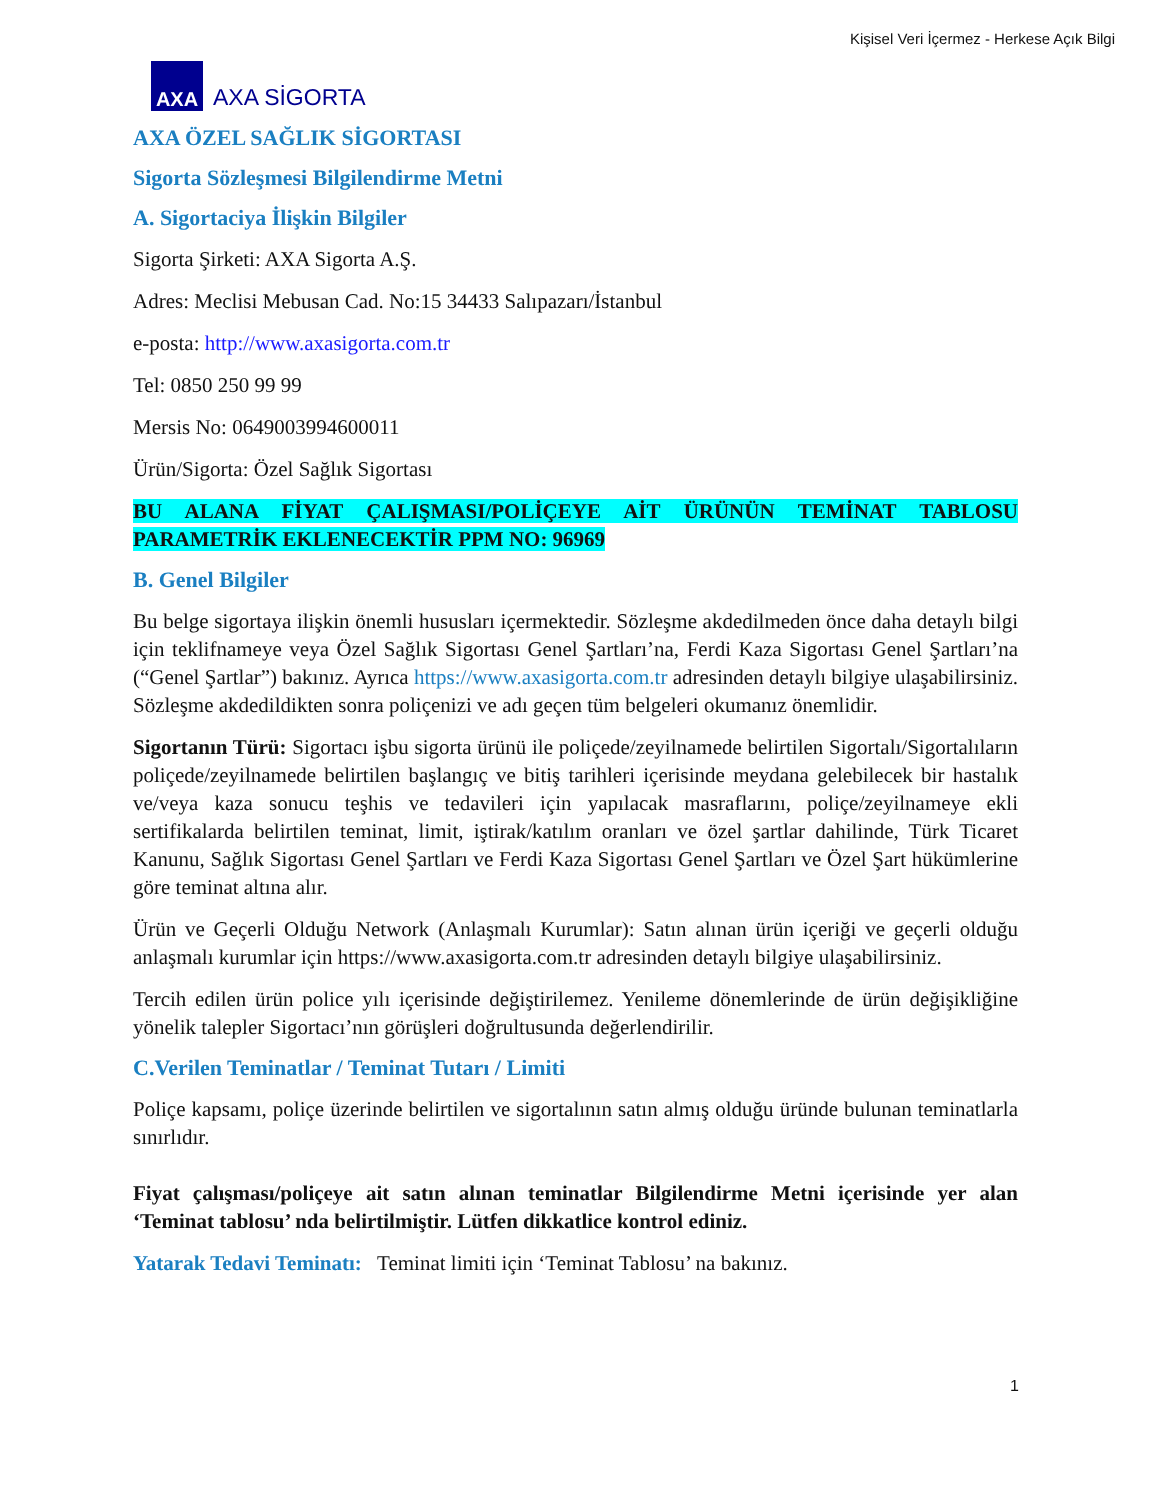Kişisel Veri İçermez - Herkese Açık Bilgi
AXA
AXA SİGORTA
AXA ÖZEL SAĞLIK SİGORTASI
Sigorta Sözleşmesi Bilgilendirme Metni
A. Sigortaciya İlişkin Bilgiler
Sigorta Şirketi: AXA Sigorta A.Ş.
Adres: Meclisi Mebusan Cad. No:15 34433 Salıpazarı/İstanbul
e-posta: http://www.axasigorta.com.tr
Tel: 0850 250 99 99
Mersis No: 0649003994600011
Ürün/Sigorta: Özel Sağlık Sigortası
BU ALANA FİYAT ÇALIŞMASI/POLİÇEYE AİT ÜRÜNÜN TEMİNAT TABLOSU PARAMETRİK EKLENECEKTİR PPM NO: 96969
B. Genel Bilgiler
Bu belge sigortaya ilişkin önemli hususları içermektedir. Sözleşme akdedilmeden önce daha detaylı bilgi için teklifnameye veya Özel Sağlık Sigortası Genel Şartları’na, Ferdi Kaza Sigortası Genel Şartları’na (“Genel Şartlar”) bakınız. Ayrıca https://www.axasigorta.com.tr adresinden detaylı bilgiye ulaşabilirsiniz. Sözleşme akdedildikten sonra poliçenizi ve adı geçen tüm belgeleri okumanız önemlidir.
Sigortanın Türü: Sigortacı işbu sigorta ürünü ile poliçede/zeyilnamede belirtilen Sigortalı/Sigortalıların poliçede/zeyilnamede belirtilen başlangıç ve bitiş tarihleri içerisinde meydana gelebilecek bir hastalık ve/veya kaza sonucu teşhis ve tedavileri için yapılacak masraflarını, poliçe/zeyilnameye ekli sertifikalarda belirtilen teminat, limit, iştirak/katılım oranları ve özel şartlar dahilinde, Türk Ticaret Kanunu, Sağlık Sigortası Genel Şartları ve Ferdi Kaza Sigortası Genel Şartları ve Özel Şart hükümlerine göre teminat altına alır.
Ürün ve Geçerli Olduğu Network (Anlaşmalı Kurumlar): Satın alınan ürün içeriği ve geçerli olduğu anlaşmalı kurumlar için https://www.axasigorta.com.tr adresinden detaylı bilgiye ulaşabilirsiniz.
Tercih edilen ürün police yılı içerisinde değiştirilemez. Yenileme dönemlerinde de ürün değişikliğine yönelik talepler Sigortacı’nın görüşleri doğrultusunda değerlendirilir.
C.Verilen Teminatlar / Teminat Tutarı / Limiti
Poliçe kapsamı, poliçe üzerinde belirtilen ve sigortalının satın almış olduğu üründe bulunan teminatlarla sınırlıdır.
Fiyat çalışması/poliçeye ait satın alınan teminatlar Bilgilendirme Metni içerisinde yer alan ‘Teminat tablosu’ nda belirtilmiştir. Lütfen dikkatlice kontrol ediniz.
Yatarak Tedavi Teminatı: Teminat limiti için ‘Teminat Tablosu’ na bakınız.
1